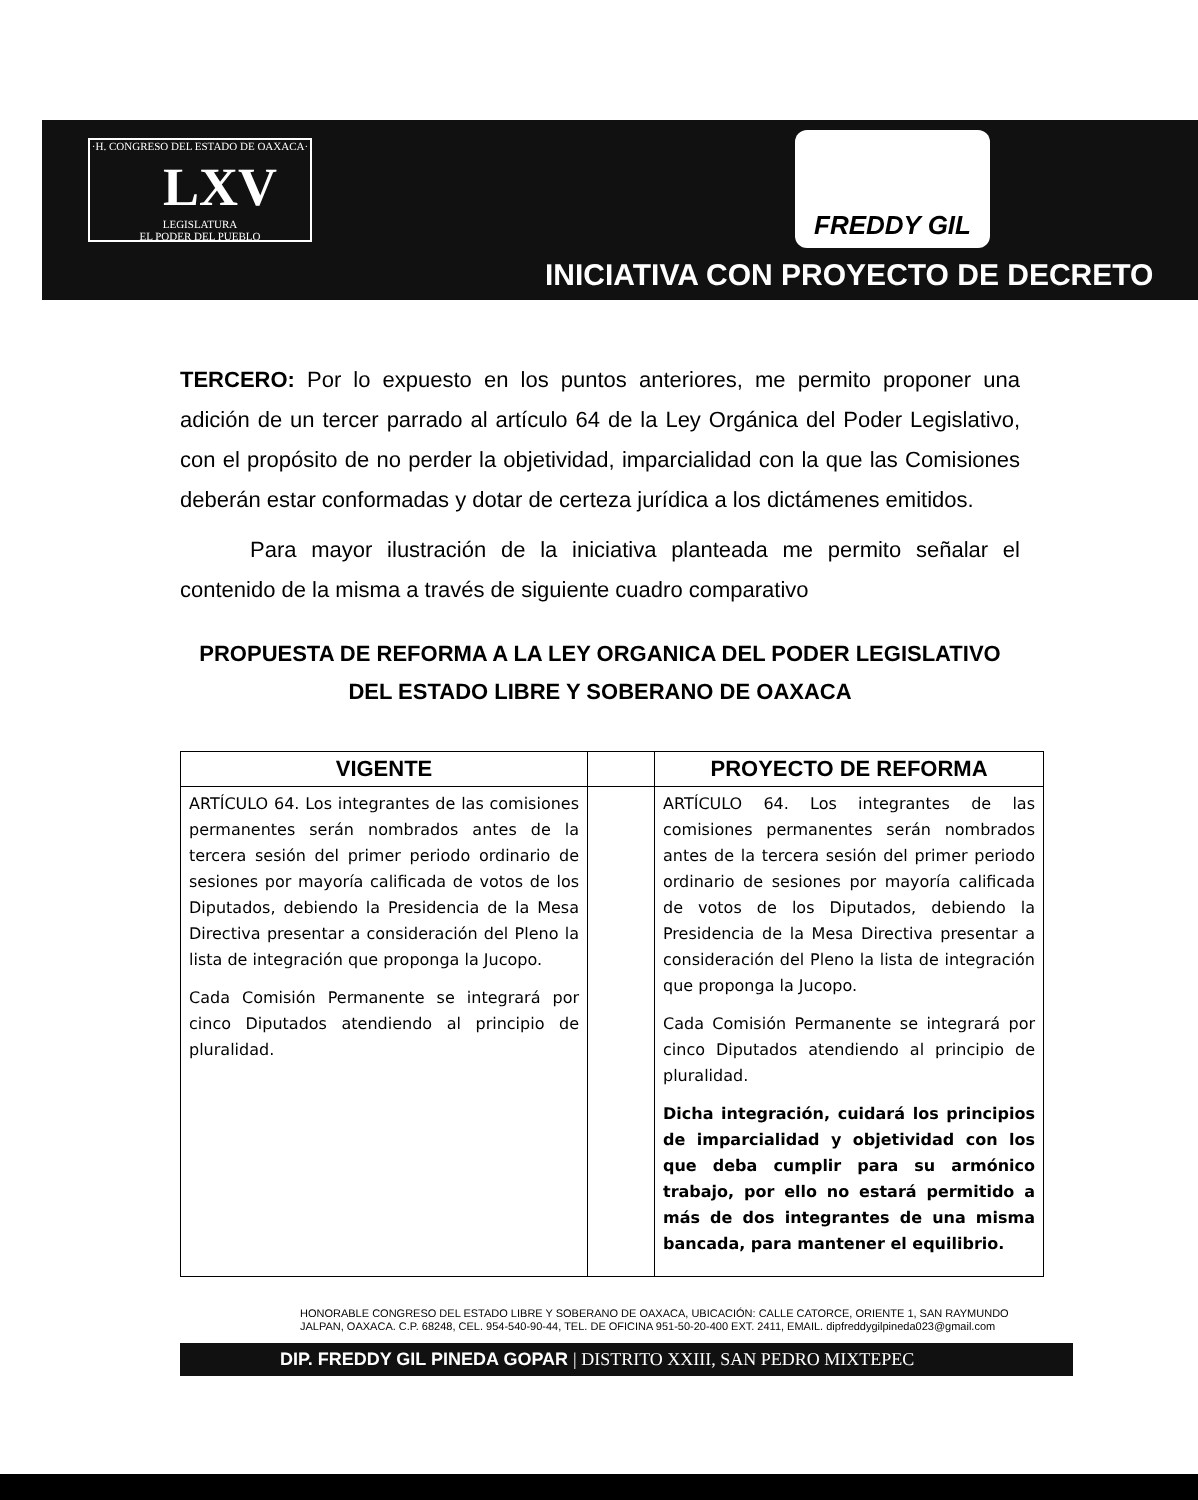·H. CONGRESO DEL ESTADO DE OAXACA·
LXV
LEGISLATURA
EL PODER DEL PUEBLO
FREDDY GIL
INICIATIVA CON PROYECTO DE DECRETO
TERCERO: Por lo expuesto en los puntos anteriores, me permito proponer una adición de un tercer parrado al artículo 64 de la Ley Orgánica del Poder Legislativo, con el propósito de no perder la objetividad, imparcialidad con la que las Comisiones deberán estar conformadas y dotar de certeza jurídica a los dictámenes emitidos.
Para mayor ilustración de la iniciativa planteada me permito señalar el contenido de la misma a través de siguiente cuadro comparativo
PROPUESTA DE REFORMA A LA LEY ORGANICA DEL PODER LEGISLATIVO DEL ESTADO LIBRE Y SOBERANO DE OAXACA
| VIGENTE | | PROYECTO DE REFORMA |
| --- | --- | --- |
| ARTÍCULO 64. Los integrantes de las comisiones permanentes serán nombrados antes de la tercera sesión del primer periodo ordinario de sesiones por mayoría calificada de votos de los Diputados, debiendo la Presidencia de la Mesa Directiva presentar a consideración del Pleno la lista de integración que proponga la Jucopo. Cada Comisión Permanente se integrará por cinco Diputados atendiendo al principio de pluralidad. | | ARTÍCULO 64. Los integrantes de las comisiones permanentes serán nombrados antes de la tercera sesión del primer periodo ordinario de sesiones por mayoría calificada de votos de los Diputados, debiendo la Presidencia de la Mesa Directiva presentar a consideración del Pleno la lista de integración que proponga la Jucopo. Cada Comisión Permanente se integrará por cinco Diputados atendiendo al principio de pluralidad. Dicha integración, cuidará los principios de imparcialidad y objetividad con los que deba cumplir para su armónico trabajo, por ello no estará permitido a más de dos integrantes de una misma bancada, para mantener el equilibrio. |
HONORABLE CONGRESO DEL ESTADO LIBRE Y SOBERANO DE OAXACA, UBICACIÓN: CALLE CATORCE, ORIENTE 1, SAN RAYMUNDO JALPAN, OAXACA. C.P. 68248, CEL. 954-540-90-44, TEL. DE OFICINA 951-50-20-400 EXT. 2411, EMAIL. dipfreddygilpineda023@gmail.com
DIP. FREDDY GIL PINEDA GOPAR | DISTRITO XXIII, SAN PEDRO MIXTEPEC